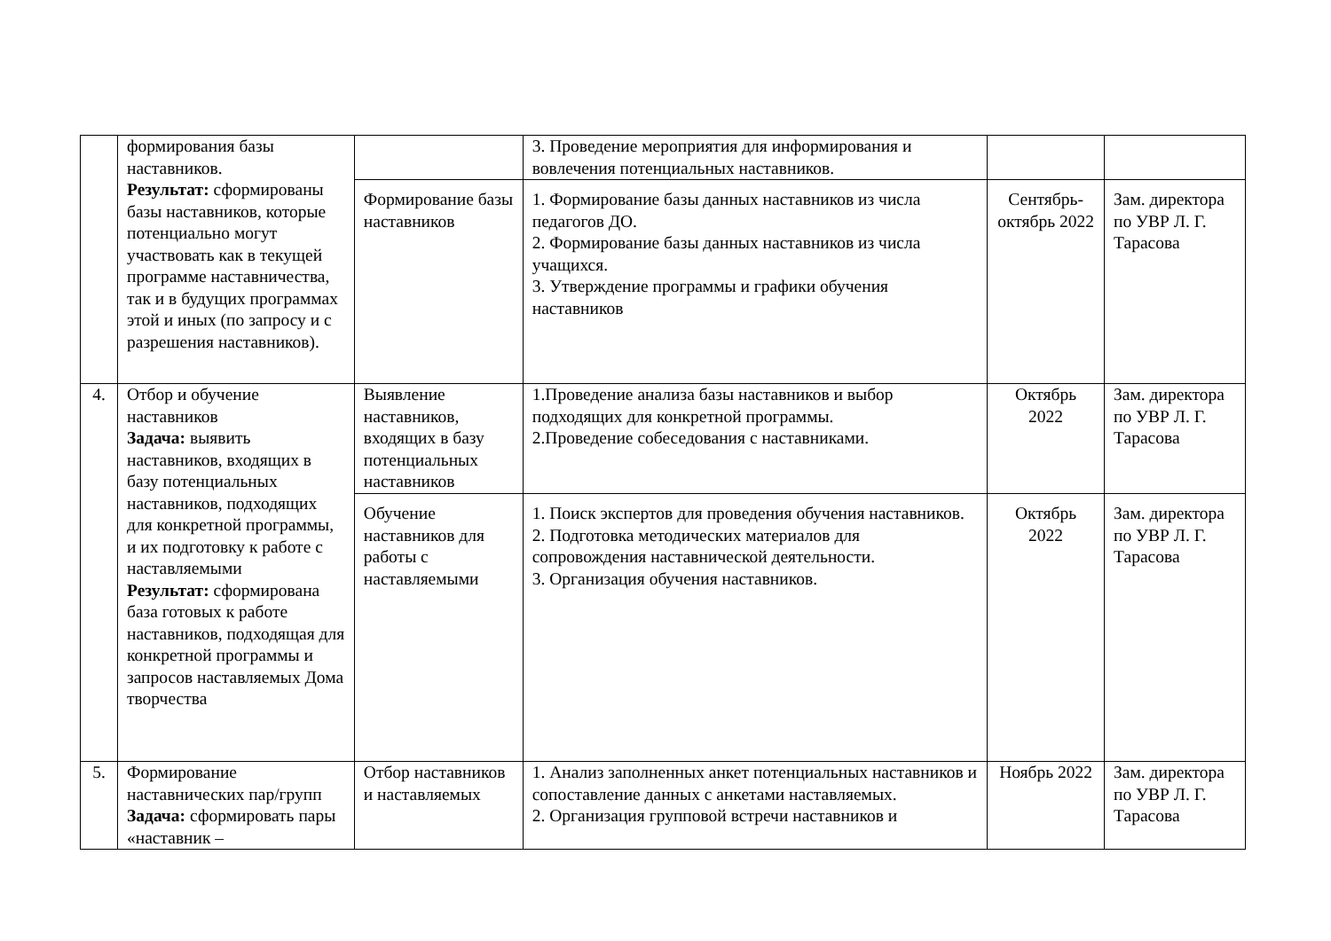| | формирования базы наставников. Результат: сформированы базы наставников, которые потенциально могут участвовать как в текущей программе наставничества, так и в будущих программах этой и иных (по запросу и с разрешения наставников). | | 3. Проведение мероприятия для информирования и вовлечения потенциальных наставников. | | |
| | | Формирование базы наставников | 1. Формирование базы данных наставников из числа педагогов ДО. 2. Формирование базы данных наставников из числа учащихся. 3. Утверждение программы и графики обучения наставников | Сентябрь-октябрь 2022 | Зам. директора по УВР Л. Г. Тарасова |
| 4. | Отбор и обучение наставников Задача: выявить наставников, входящих в базу потенциальных наставников, подходящих для конкретной программы, и их подготовку к работе с наставляемыми Результат: сформирована база готовых к работе наставников, подходящая для конкретной программы и запросов наставляемых Дома творчества | Выявление наставников, входящих в базу потенциальных наставников | 1.Проведение анализа базы наставников и выбор подходящих для конкретной программы. 2.Проведение собеседования с наставниками. | Октябрь 2022 | Зам. директора по УВР Л. Г. Тарасова |
| | | Обучение наставников для работы с наставляемыми | 1. Поиск экспертов для проведения обучения наставников. 2. Подготовка методических материалов для сопровождения наставнической деятельности. 3. Организация обучения наставников. | Октябрь 2022 | Зам. директора по УВР Л. Г. Тарасова |
| 5. | Формирование наставнических пар/групп Задача: сформировать пары «наставник – | Отбор наставников и наставляемых | 1. Анализ заполненных анкет потенциальных наставников и сопоставление данных с анкетами наставляемых. 2. Организация групповой встречи наставников и | Ноябрь 2022 | Зам. директора по УВР Л. Г. Тарасова |